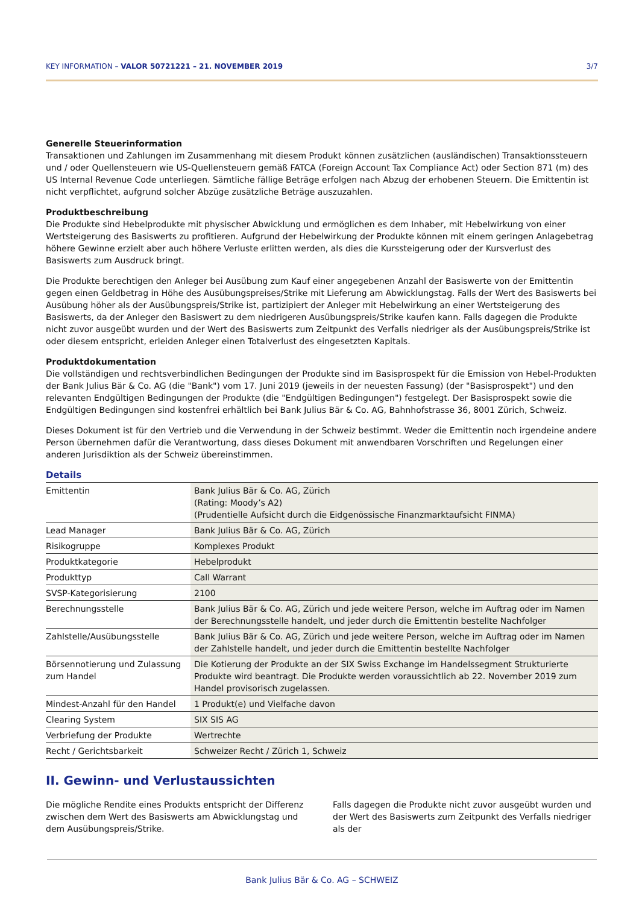KEY INFORMATION – VALOR 50721221 – 21. NOVEMBER 2019 3/7
Generelle Steuerinformation
Transaktionen und Zahlungen im Zusammenhang mit diesem Produkt können zusätzlichen (ausländischen) Transaktionssteuern und / oder Quellensteuern wie US-Quellensteuern gemäß FATCA (Foreign Account Tax Compliance Act) oder Section 871 (m) des US Internal Revenue Code unterliegen. Sämtliche fällige Beträge erfolgen nach Abzug der erhobenen Steuern. Die Emittentin ist nicht verpflichtet, aufgrund solcher Abzüge zusätzliche Beträge auszuzahlen.
Produktbeschreibung
Die Produkte sind Hebelprodukte mit physischer Abwicklung und ermöglichen es dem Inhaber, mit Hebelwirkung von einer Wertsteigerung des Basiswerts zu profitieren. Aufgrund der Hebelwirkung der Produkte können mit einem geringen Anlagebetrag höhere Gewinne erzielt aber auch höhere Verluste erlitten werden, als dies die Kurssteigerung oder der Kursverlust des Basiswerts zum Ausdruck bringt.
Die Produkte berechtigen den Anleger bei Ausübung zum Kauf einer angegebenen Anzahl der Basiswerte von der Emittentin gegen einen Geldbetrag in Höhe des Ausübungspreises/Strike mit Lieferung am Abwicklungstag. Falls der Wert des Basiswerts bei Ausübung höher als der Ausübungspreis/Strike ist, partizipiert der Anleger mit Hebelwirkung an einer Wertsteigerung des Basiswerts, da der Anleger den Basiswert zu dem niedrigeren Ausübungspreis/Strike kaufen kann. Falls dagegen die Produkte nicht zuvor ausgeübt wurden und der Wert des Basiswerts zum Zeitpunkt des Verfalls niedriger als der Ausübungspreis/Strike ist oder diesem entspricht, erleiden Anleger einen Totalverlust des eingesetzten Kapitals.
Produktdokumentation
Die vollständigen und rechtsverbindlichen Bedingungen der Produkte sind im Basisprospekt für die Emission von Hebel-Produkten der Bank Julius Bär & Co. AG (die "Bank") vom 17. Juni 2019 (jeweils in der neuesten Fassung) (der "Basisprospekt") und den relevanten Endgültigen Bedingungen der Produkte (die "Endgültigen Bedingungen") festgelegt. Der Basisprospekt sowie die Endgültigen Bedingungen sind kostenfrei erhältlich bei Bank Julius Bär & Co. AG, Bahnhofstrasse 36, 8001 Zürich, Schweiz.
Dieses Dokument ist für den Vertrieb und die Verwendung in der Schweiz bestimmt. Weder die Emittentin noch irgendeine andere Person übernehmen dafür die Verantwortung, dass dieses Dokument mit anwendbaren Vorschriften und Regelungen einer anderen Jurisdiktion als der Schweiz übereinstimmen.
Details
| Emittentin | Bank Julius Bär & Co. AG, Zürich (Rating: Moody’s A2) (Prudentielle Aufsicht durch die Eidgenössische Finanzmarktaufsicht FINMA) |
| Lead Manager | Bank Julius Bär & Co. AG, Zürich |
| Risikogruppe | Komplexes Produkt |
| Produktkategorie | Hebelprodukt |
| Produkttyp | Call Warrant |
| SVSP-Kategorisierung | 2100 |
| Berechnungsstelle | Bank Julius Bär & Co. AG, Zürich und jede weitere Person, welche im Auftrag oder im Namen der Berechnungsstelle handelt, und jeder durch die Emittentin bestellte Nachfolger |
| Zahlstelle/Ausübungsstelle | Bank Julius Bär & Co. AG, Zürich und jede weitere Person, welche im Auftrag oder im Namen der Zahlstelle handelt, und jeder durch die Emittentin bestellte Nachfolger |
| Börsennotierung und Zulassung zum Handel | Die Kotierung der Produkte an der SIX Swiss Exchange im Handelssegment Strukturierte Produkte wird beantragt. Die Produkte werden voraussichtlich ab 22. November 2019 zum Handel provisorisch zugelassen. |
| Mindest-Anzahl für den Handel | 1 Produkt(e) und Vielfache davon |
| Clearing System | SIX SIS AG |
| Verbriefung der Produkte | Wertrechte |
| Recht / Gerichtsbarkeit | Schweizer Recht / Zürich 1, Schweiz |
II. Gewinn- und Verlustaussichten
Die mögliche Rendite eines Produkts entspricht der Differenz zwischen dem Wert des Basiswerts am Abwicklungstag und dem Ausübungspreis/Strike.
Falls dagegen die Produkte nicht zuvor ausgeübt wurden und der Wert des Basiswerts zum Zeitpunkt des Verfalls niedriger als der
Bank Julius Bär & Co. AG – SCHWEIZ